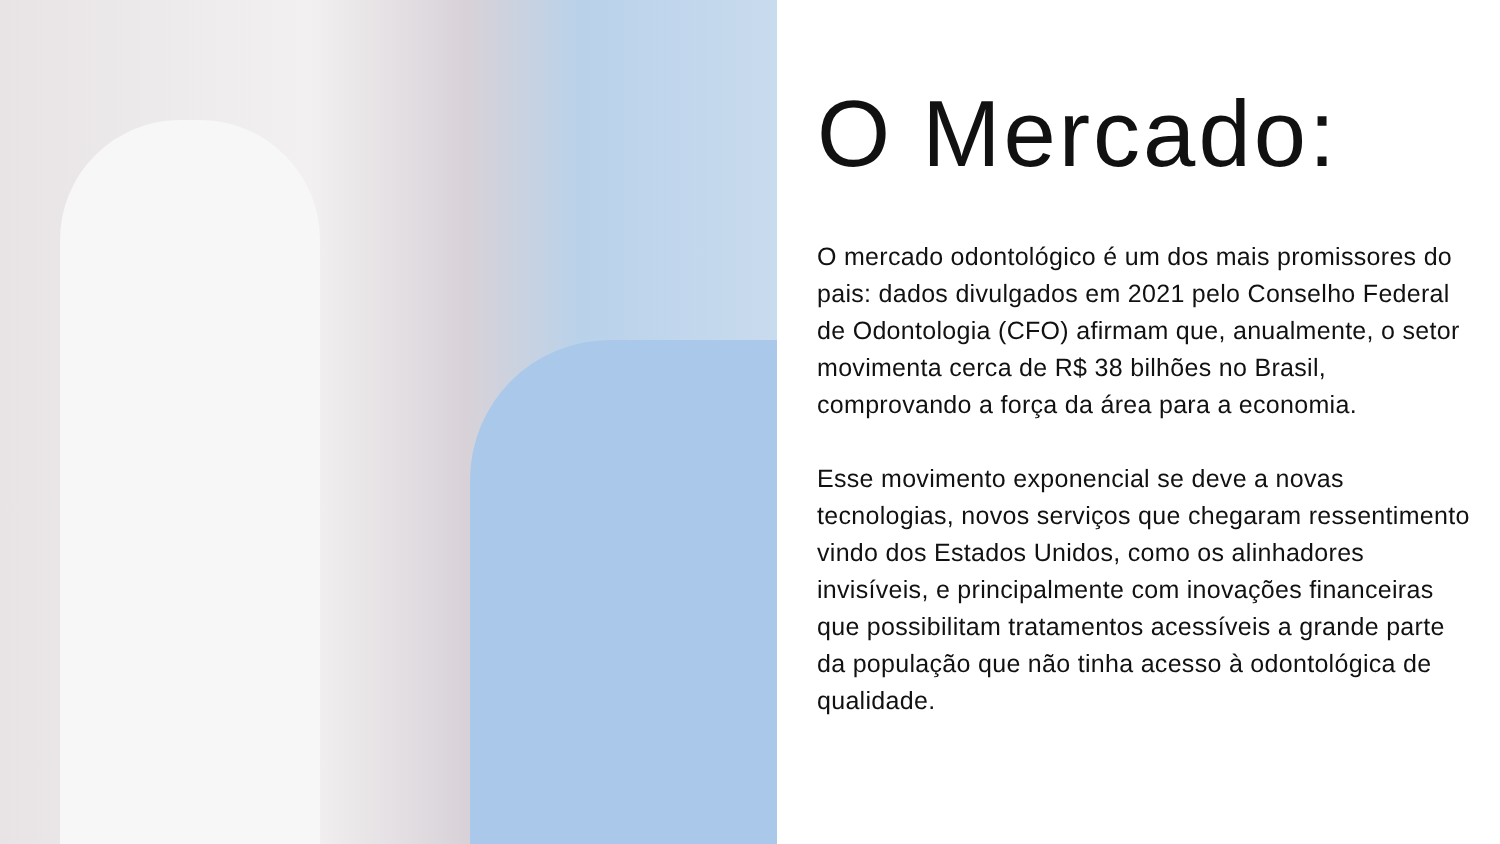O Mercado:
O mercado odontológico é um dos mais promissores do pais: dados divulgados em 2021 pelo Conselho Federal de Odontologia (CFO) afirmam que, anualmente, o setor movimenta cerca de R$ 38 bilhões no Brasil, comprovando a força da área para a economia.
Esse movimento exponencial se deve a novas tecnologias, novos serviços que chegaram ressentimento vindo dos Estados Unidos, como os alinhadores invisíveis, e principalmente com inovações financeiras que possibilitam tratamentos acessíveis a grande parte da população que não tinha acesso à odontológica de qualidade.